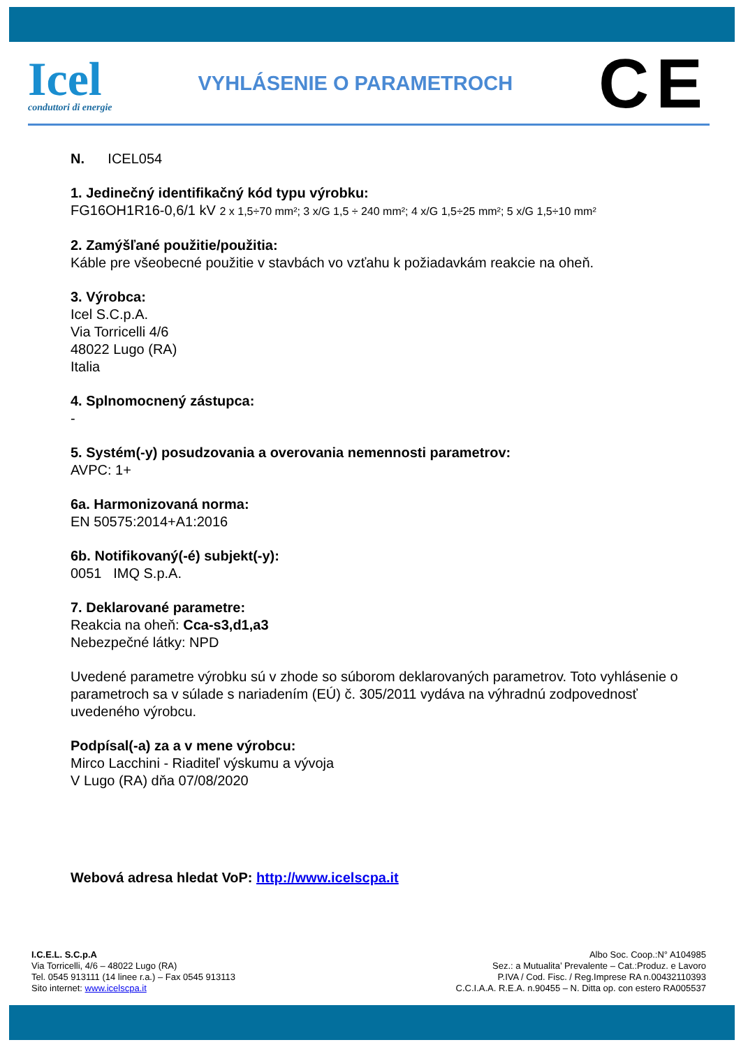Icel
conduttori di energie
VYHLÁSENIE O PARAMETROCH
CE
N. ICEL054
1. Jedinečný identifikačný kód typu výrobku:
FG16OH1R16-0,6/1 kV 2 x 1,5÷70 mm²; 3 x/G 1,5 ÷ 240 mm²; 4 x/G 1,5÷25 mm²; 5 x/G 1,5÷10 mm²
2. Zamýšľané použitie/použitia:
Káble pre všeobecné použitie v stavbách vo vzťahu k požiadavkám reakcie na oheň.
3. Výrobca:
Icel S.C.p.A.
Via Torricelli 4/6
48022 Lugo (RA)
Italia
4. Splnomocnený zástupca:
-
5. Systém(-y) posudzovania a overovania nemennosti parametrov:
AVPC: 1+
6a. Harmonizovaná norma:
EN 50575:2014+A1:2016
6b. Notifikovaný(-é) subjekt(-y):
0051 IMQ S.p.A.
7. Deklarované parametre:
Reakcia na oheň: Cca-s3,d1,a3
Nebezpečné látky: NPD
Uvedené parametre výrobku sú v zhode so súborom deklarovaných parametrov. Toto vyhlásenie o parametroch sa v súlade s nariadením (EÚ) č. 305/2011 vydáva na výhradnú zodpovednosť uvedeného výrobcu.
Podpísal(-a) za a v mene výrobcu:
Mirco Lacchini - Riaditeľ výskumu a vývoja
V Lugo (RA) dňa 07/08/2020
Webová adresa hledat VoP: http://www.icelscpa.it
I.C.E.L. S.C.p.A
Via Torricelli, 4/6 – 48022 Lugo (RA)
Tel. 0545 913111 (14 linee r.a.) – Fax 0545 913113
Sito internet: www.icelscpa.it
Albo Soc. Coop.:N° A104985
Sez.: a Mutualita’ Prevalente – Cat.:Produz. e Lavoro
P.IVA / Cod. Fisc. / Reg.Imprese RA n.00432110393
C.C.I.A.A. R.E.A. n.90455 – N. Ditta op. con estero RA005537